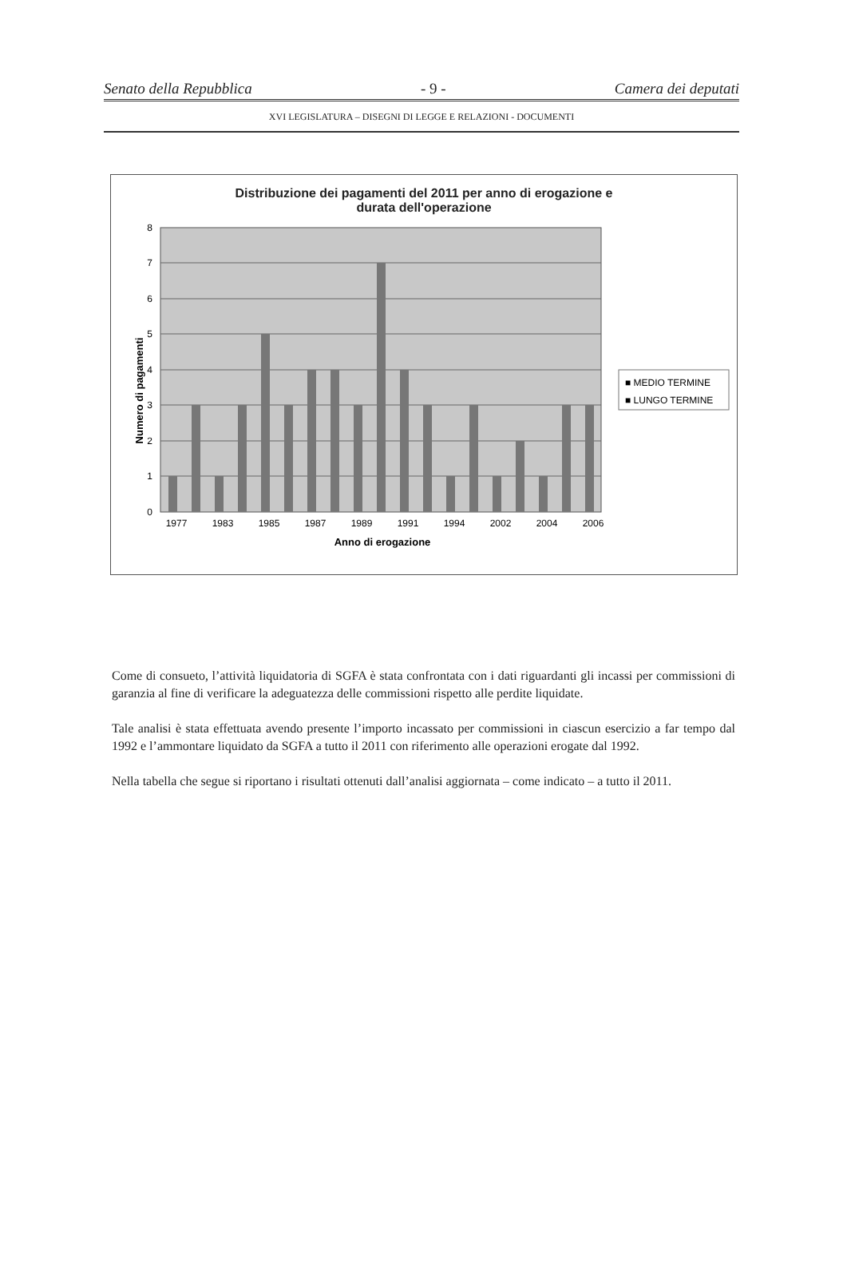Senato della Repubblica - 9 - Camera dei deputati
XVI LEGISLATURA – DISEGNI DI LEGGE E RELAZIONI - DOCUMENTI
Distribuzione dei pagamenti del 2011 per anno di erogazione e
durata dell'operazione
Numero di pagamenti
8
7
6
5
4
3
2
1
0
1977
1983
1985
1987
1989
1991
1994
2002
2004
2006
Anno di erogazione
■ MEDIO TERMINE
■ LUNGO TERMINE
Come di consueto, l’attività liquidatoria di SGFA è stata confrontata con i dati riguardanti gli incassi per commissioni di garanzia al fine di verificare la adeguatezza delle commissioni rispetto alle perdite liquidate.
Tale analisi è stata effettuata avendo presente l’importo incassato per commissioni in ciascun esercizio a far tempo dal 1992 e l’ammontare liquidato da SGFA a tutto il 2011 con riferimento alle operazioni erogate dal 1992.
Nella tabella che segue si riportano i risultati ottenuti dall’analisi aggiornata – come indicato – a tutto il 2011.